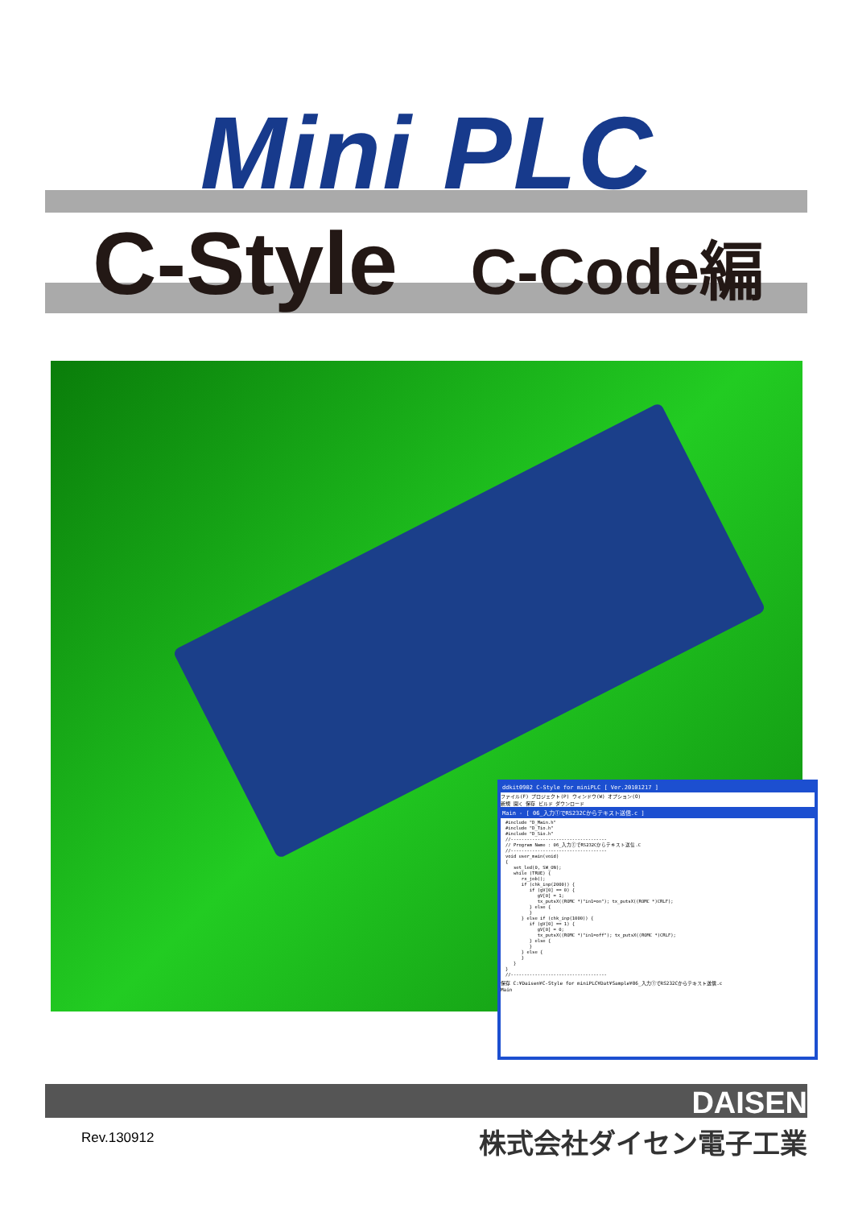Mini PLC
C-Style C-Code編
ddkit0902 C-Style for miniPLC [ Ver.20101217 ]
ファイル(F) プロジェクト(P) ウィンドウ(W) オプション(O)
新規 開く 保存 ビルド ダウンロード
Main - [ 06_入力①でRS232Cからテキスト送信.c ]
#include "D_Main.h"
#include "D_Tio.h"
#include "D_Sio.h"
//------------------------------------
// Program Name : 06_入力①でRS232Cからテキスト送信.C
//------------------------------------
void user_main(void)
{
   set_led(0, SW_ON);
   while (TRUE) {
      rx_job();
      if (chk_inp(2000)) {
         if (gV[0] == 0) {
            gV[0] = 1;
            tx_putsX((ROMC *)"in1=on"); tx_putsX((ROMC *)CRLF);
         } else {
         }
      } else if (chk_inp(1000)) {
         if (gV[0] == 1) {
            gV[0] = 0;
            tx_putsX((ROMC *)"in1=off"); tx_putsX((ROMC *)CRLF);
         } else {
         }
      } else {
      }
   }
}
//------------------------------------
保存 C:¥Daisen¥C-Style for miniPLC¥Dat¥Sample¥06_入力①でRS232Cからテキスト送信.c
Main
DAISEN
Rev.130912 株式会社ダイセン電子工業